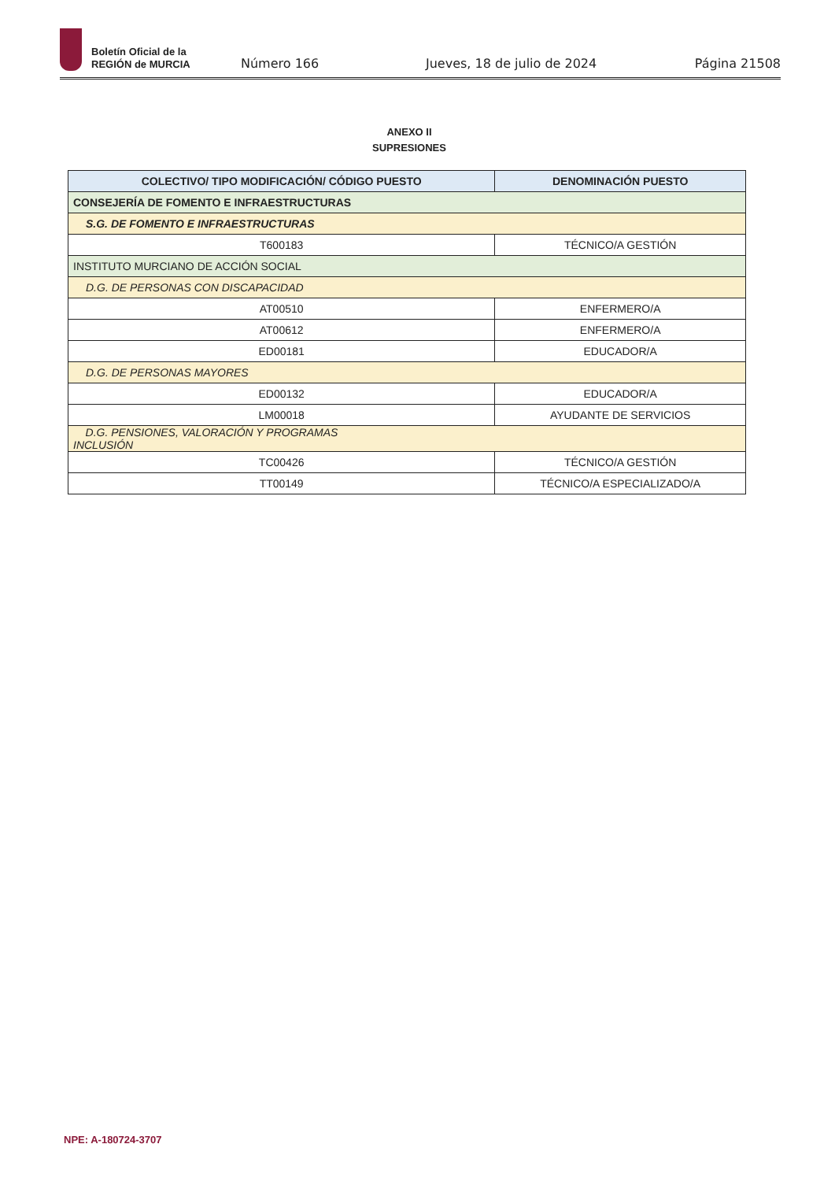Boletín Oficial de la
REGIÓN de MURCIA
Número 166
Jueves, 18 de julio de 2024
Página 21508
ANEXO II
SUPRESIONES
| COLECTIVO/ TIPO MODIFICACIÓN/ CÓDIGO PUESTO | DENOMINACIÓN PUESTO |
| --- | --- |
| CONSEJERÍA DE FOMENTO E INFRAESTRUCTURAS | |
| S.G. DE FOMENTO E INFRAESTRUCTURAS | |
| T600183 | TÉCNICO/A GESTIÓN |
| INSTITUTO MURCIANO DE ACCIÓN SOCIAL | |
| D.G. DE PERSONAS CON DISCAPACIDAD | |
| AT00510 | ENFERMERO/A |
| AT00612 | ENFERMERO/A |
| ED00181 | EDUCADOR/A |
| D.G. DE PERSONAS MAYORES | |
| ED00132 | EDUCADOR/A |
| LM00018 | AYUDANTE DE SERVICIOS |
| D.G. PENSIONES, VALORACIÓN Y PROGRAMAS INCLUSIÓN | |
| TC00426 | TÉCNICO/A GESTIÓN |
| TT00149 | TÉCNICO/A ESPECIALIZADO/A |
NPE: A-180724-3707